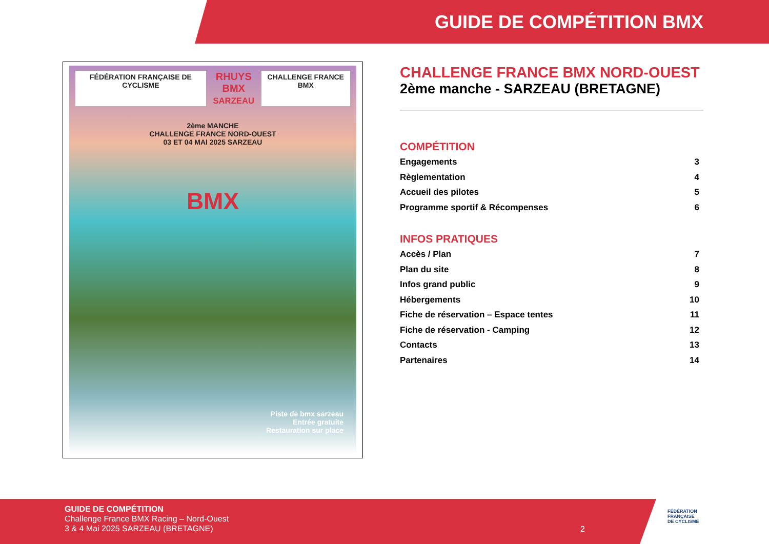GUIDE DE COMPÉTITION BMX
FÉDÉRATION FRANÇAISE DE CYCLISME RHUYS BMX
SARZEAU CHALLENGE FRANCE BMX
2ème MANCHE
CHALLENGE FRANCE NORD-OUEST
03 ET 04 MAI 2025 SARZEAU
BMX
Piste de bmx sarzeau
Entrée gratuite
Restauration sur place
CHALLENGE FRANCE BMX NORD-OUEST
2ème manche - SARZEAU (BRETAGNE)
COMPÉTITION
Engagements 3
Règlementation 4
Accueil des pilotes 5
Programme sportif & Récompenses 6
INFOS PRATIQUES
Accès / Plan 7
Plan du site 8
Infos grand public 9
Hébergements 10
Fiche de réservation – Espace tentes 11
Fiche de réservation - Camping 12
Contacts 13
Partenaires 14
GUIDE DE COMPÉTITION
Challenge France BMX Racing – Nord-Ouest
3 & 4 Mai 2025 SARZEAU (BRETAGNE)
2
FÉDÉRATION
FRANÇAISE
DE CYCLISME